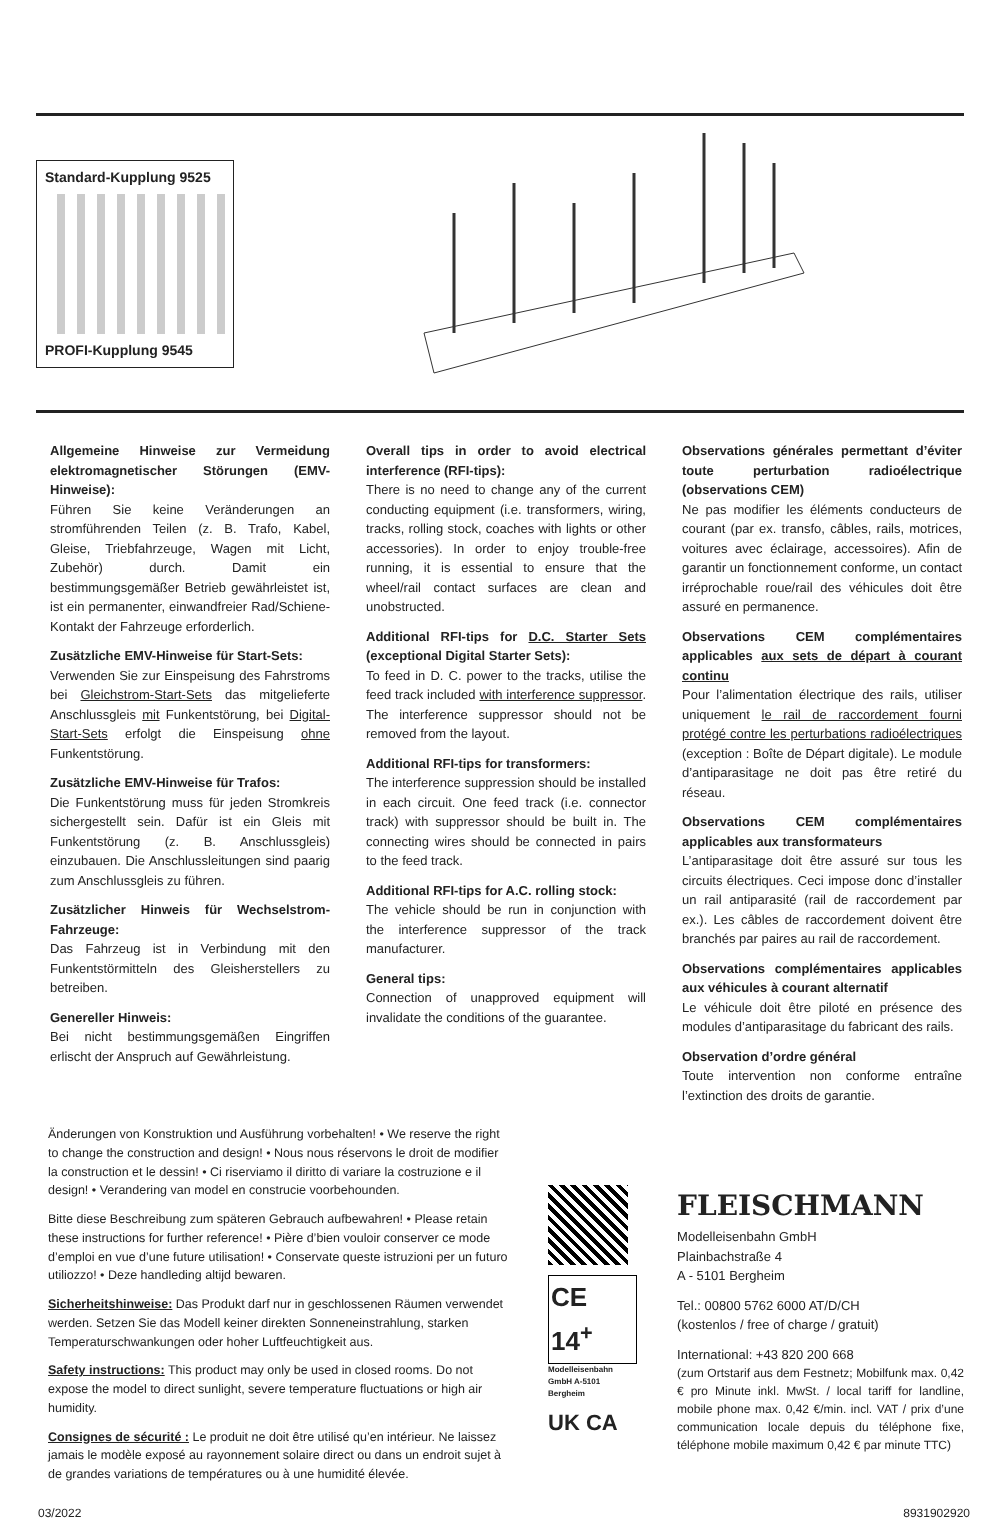Standard-Kupplung 9525
PROFI-Kupplung 9545
Allgemeine Hinweise zur Vermeidung elektromagnetischer Störungen (EMV-Hinweise):
Führen Sie keine Veränderungen an stromführenden Teilen (z. B. Trafo, Kabel, Gleise, Triebfahrzeuge, Wagen mit Licht, Zubehör) durch. Damit ein bestimmungsgemäßer Betrieb gewährleistet ist, ist ein permanenter, einwandfreier Rad/Schiene-Kontakt der Fahrzeuge erforderlich.
Zusätzliche EMV-Hinweise für Start-Sets:
Verwenden Sie zur Einspeisung des Fahrstroms bei Gleichstrom-Start-Sets das mitgelieferte Anschlussgleis mit Funkentstörung, bei Digital-Start-Sets erfolgt die Einspeisung ohne Funkentstörung.
Zusätzliche EMV-Hinweise für Trafos:
Die Funkentstörung muss für jeden Stromkreis sichergestellt sein. Dafür ist ein Gleis mit Funkentstörung (z. B. Anschlussgleis) einzubauen. Die Anschlussleitungen sind paarig zum Anschlussgleis zu führen.
Zusätzlicher Hinweis für Wechselstrom-Fahrzeuge:
Das Fahrzeug ist in Verbindung mit den Funkentstörmitteln des Gleisherstellers zu betreiben.
Genereller Hinweis:
Bei nicht bestimmungsgemäßen Eingriffen erlischt der Anspruch auf Gewährleistung.
Overall tips in order to avoid electrical interference (RFI-tips):
There is no need to change any of the current conducting equipment (i.e. transformers, wiring, tracks, rolling stock, coaches with lights or other accessories). In order to enjoy trouble-free running, it is essential to ensure that the wheel/rail contact surfaces are clean and unobstructed.
Additional RFI-tips for D.C. Starter Sets (exceptional Digital Starter Sets):
To feed in D. C. power to the tracks, utilise the feed track included with interference suppressor. The interference suppressor should not be removed from the layout.
Additional RFI-tips for transformers:
The interference suppression should be installed in each circuit. One feed track (i.e. connector track) with suppressor should be built in. The connecting wires should be connected in pairs to the feed track.
Additional RFI-tips for A.C. rolling stock:
The vehicle should be run in conjunction with the interference suppressor of the track manufacturer.
General tips:
Connection of unapproved equipment will invalidate the conditions of the guarantee.
Observations générales permettant d’éviter toute perturbation radioélectrique (observations CEM)
Ne pas modifier les éléments conducteurs de courant (par ex. transfo, câbles, rails, motrices, voitures avec éclairage, accessoires). Afin de garantir un fonctionnement conforme, un contact irréprochable roue/rail des véhicules doit être assuré en permanence.
Observations CEM complémentaires applicables aux sets de départ à courant continu
Pour l’alimentation électrique des rails, utiliser uniquement le rail de raccordement fourni protégé contre les perturbations radioélectriques (exception : Boîte de Départ digitale). Le module d’antiparasitage ne doit pas être retiré du réseau.
Observations CEM complémentaires applicables aux transformateurs
L’antiparasitage doit être assuré sur tous les circuits électriques. Ceci impose donc d’installer un rail antiparasité (rail de raccordement par ex.). Les câbles de raccordement doivent être branchés par paires au rail de raccordement.
Observations complémentaires applicables aux véhicules à courant alternatif
Le véhicule doit être piloté en présence des modules d’antiparasitage du fabricant des rails.
Observation d’ordre général
Toute intervention non conforme entraîne l’extinction des droits de garantie.
Änderungen von Konstruktion und Ausführung vorbehalten! • We reserve the right to change the construction and design! • Nous nous réservons le droit de modifier la construction et le dessin! • Ci riserviamo il diritto di variare la costruzione e il design! • Verandering van model en construcie voorbehounden.
Bitte diese Beschreibung zum späteren Gebrauch aufbewahren! • Please retain these instructions for further reference! • Pière d’bien vouloir conserver ce mode d’emploi en vue d’une future utilisation! • Conservate queste istruzioni per un futuro utiliozzo! • Deze handleding altijd bewaren.
Sicherheitshinweise: Das Produkt darf nur in geschlossenen Räumen verwendet werden. Setzen Sie das Modell keiner direkten Sonneneinstrahlung, starken Temperaturschwankungen oder hoher Luftfeuchtigkeit aus.
Safety instructions: This product may only be used in closed rooms. Do not expose the model to direct sunlight, severe temperature fluctuations or high air humidity.
Consignes de sécurité : Le produit ne doit être utilisé qu’en intérieur. Ne laissez jamais le modèle exposé au rayonnement solaire direct ou dans un endroit sujet à de grandes variations de températures ou à une humidité élevée.
CE 14<sup>+</sup>
Modelleisenbahn GmbH A-5101 Bergheim
UK CA
FLEISCHMANN
Modelleisenbahn GmbH
Plainbachstraße 4
A - 5101 Bergheim
Tel.: 00800 5762 6000 AT/D/CH
(kostenlos / free of charge / gratuit)
International: +43 820 200 668
(zum Ortstarif aus dem Festnetz; Mobilfunk max. 0,42 € pro Minute inkl. MwSt. / local tariff for landline, mobile phone max. 0,42 €/min. incl. VAT / prix d’une communication locale depuis du téléphone fixe, téléphone mobile maximum 0,42 € par minute TTC)
03/2022 8931902920